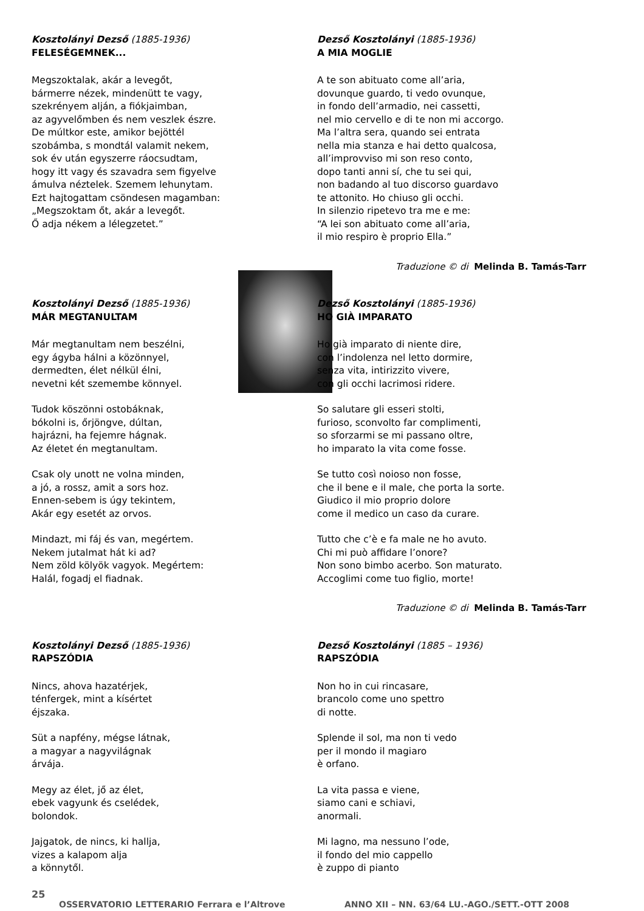Kosztolányi Dezső (1885-1936)
FELESÉGEMNEK...
Megszoktalak, akár a levegőt,
bármerre nézek, mindenütt te vagy,
szekrényem alján, a fiókjaimban,
az agyvelőmben és nem veszlek észre.
De múltkor este, amikor bejöttél
szobámba, s mondtál valamit nekem,
sok év után egyszerre ráocsudtam,
hogy itt vagy és szavadra sem figyelve
ámulva néztelek. Szemem lehunytam.
Ezt hajtogattam csöndesen magamban:
„Megszoktam őt, akár a levegőt.
Ő adja nékem a lélegzetet.”
Dezső Kosztolányi (1885-1936)
A MIA MOGLIE
A te son abituato come all’aria,
dovunque guardo, ti vedo ovunque,
in fondo dell’armadio, nei cassetti,
nel mio cervello e di te non mi accorgo.
Ma l’altra sera, quando sei entrata
nella mia stanza e hai detto qualcosa,
all’improvviso mi son reso conto,
dopo tanti anni sí, che tu sei qui,
non badando al tuo discorso guardavo
te attonito. Ho chiuso gli occhi.
In silenzio ripetevo tra me e me:
“A lei son abituato come all’aria,
il mio respiro è proprio Ella.”
Traduzione © di Melinda B. Tamás-Tarr
Kosztolányi Dezső (1885-1936)
MÁR MEGTANULTAM
Már megtanultam nem beszélni,
egy ágyba hálni a közönnyel,
dermedten, élet nélkül élni,
nevetni két szemembe könnyel.
Tudok köszönni ostobáknak,
bókolni is, őrjöngve, dúltan,
hajrázni, ha fejemre hágnak.
Az életet én megtanultam.
Csak oly unott ne volna minden,
a jó, a rossz, amit a sors hoz.
Ennen-sebem is úgy tekintem,
Akár egy esetét az orvos.
Mindazt, mi fáj és van, megértem.
Nekem jutalmat hát ki ad?
Nem zöld kölyök vagyok. Megértem:
Halál, fogadj el fiadnak.
Dezső Kosztolányi (1885-1936)
HO GIÀ IMPARATO
Ho già imparato di niente dire,
con l’indolenza nel letto dormire,
senza vita, intirizzito vivere,
con gli occhi lacrimosi ridere.
So salutare gli esseri stolti,
furioso, sconvolto far complimenti,
so sforzarmi se mi passano oltre,
ho imparato la vita come fosse.
Se tutto così noioso non fosse,
che il bene e il male, che porta la sorte.
Giudico il mio proprio dolore
come il medico un caso da curare.
Tutto che c’è e fa male ne ho avuto.
Chi mi può affidare l’onore?
Non sono bimbo acerbo. Son maturato.
Accoglimi come tuo figlio, morte!
Traduzione © di Melinda B. Tamás-Tarr
Kosztolányi Dezső (1885-1936)
RAPSZÓDIA
Nincs, ahova hazatérjek,
ténfergek, mint a kísértet
éjszaka.
Süt a napfény, mégse látnak,
a magyar a nagyvilágnak
árvája.
Megy az élet, jő az élet,
ebek vagyunk és cselédek,
bolondok.
Jajgatok, de nincs, ki hallja,
vizes a kalapom alja
a könnytől.
Dezső Kosztolányi (1885 – 1936)
RAPSZÓDIA
Non ho in cui rincasare,
brancolo come uno spettro
di notte.
Splende il sol, ma non ti vedo
per il mondo il magiaro
è orfano.
La vita passa e viene,
siamo cani e schiavi,
anormali.
Mi lagno, ma nessuno l’ode,
il fondo del mio cappello
è zuppo di pianto
25
OSSERVATORIO LETTERARIO Ferrara e l’Altrove ANNO XII – NN. 63/64 LU.-AGO./SETT.-OTT 2008